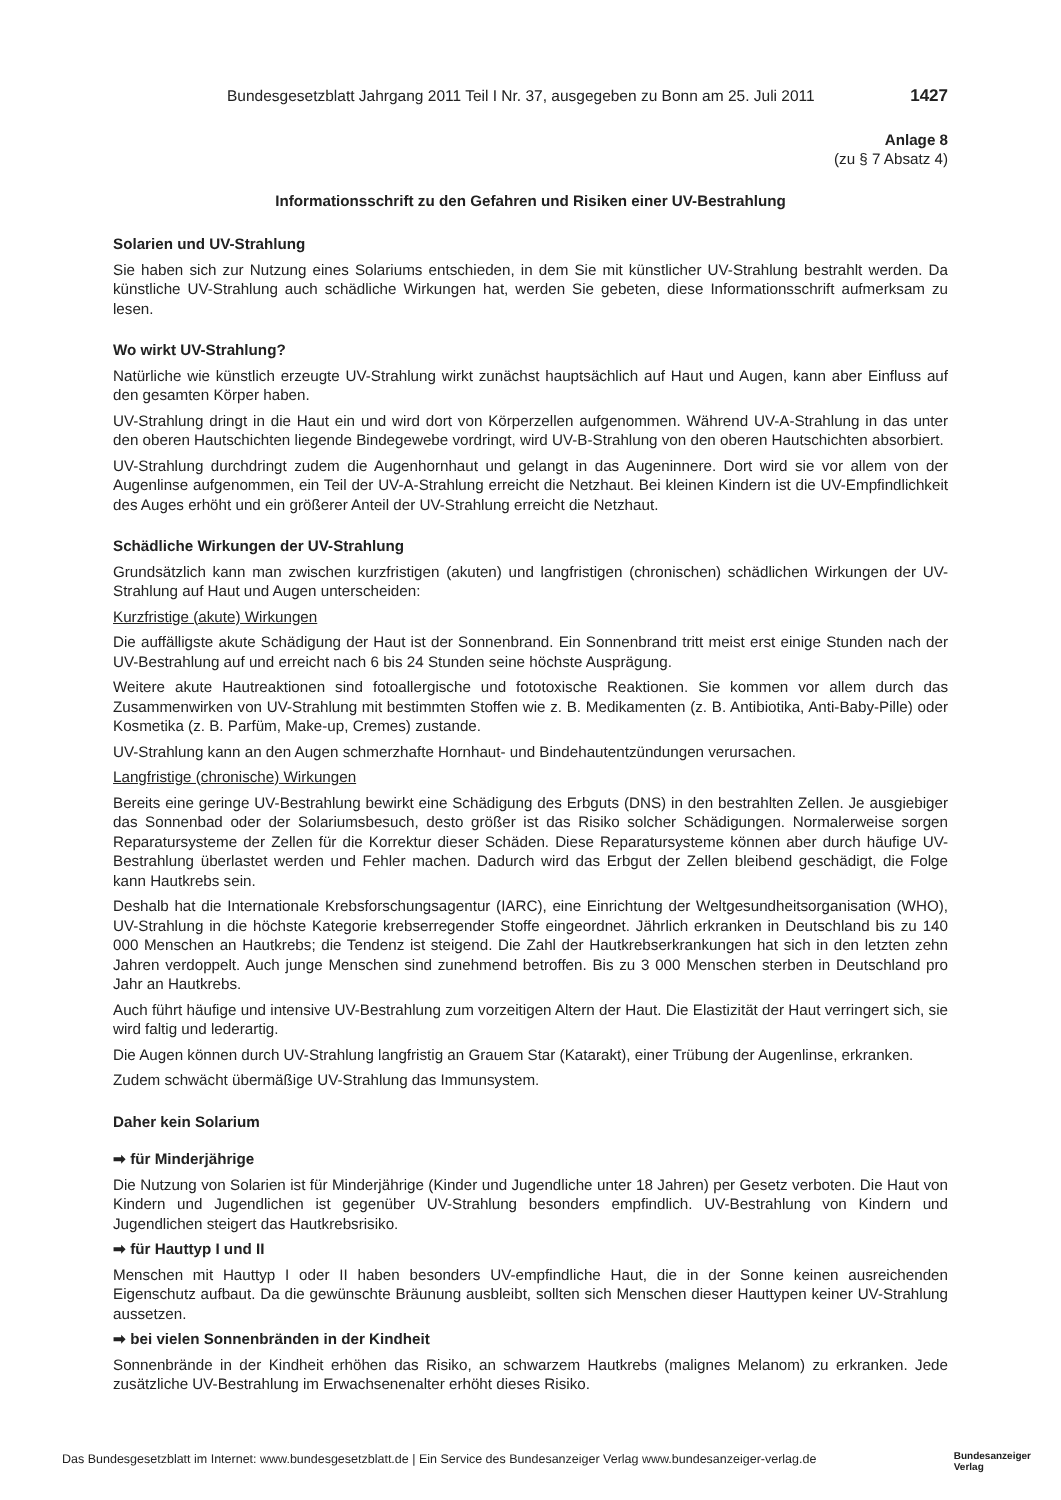Bundesgesetzblatt Jahrgang 2011 Teil I Nr. 37, ausgegeben zu Bonn am 25. Juli 2011 1427
Anlage 8
(zu § 7 Absatz 4)
Informationsschrift zu den Gefahren und Risiken einer UV-Bestrahlung
Solarien und UV-Strahlung
Sie haben sich zur Nutzung eines Solariums entschieden, in dem Sie mit künstlicher UV-Strahlung bestrahlt werden. Da künstliche UV-Strahlung auch schädliche Wirkungen hat, werden Sie gebeten, diese Informationsschrift aufmerksam zu lesen.
Wo wirkt UV-Strahlung?
Natürliche wie künstlich erzeugte UV-Strahlung wirkt zunächst hauptsächlich auf Haut und Augen, kann aber Einfluss auf den gesamten Körper haben.
UV-Strahlung dringt in die Haut ein und wird dort von Körperzellen aufgenommen. Während UV-A-Strahlung in das unter den oberen Hautschichten liegende Bindegewebe vordringt, wird UV-B-Strahlung von den oberen Hautschichten absorbiert.
UV-Strahlung durchdringt zudem die Augenhornhaut und gelangt in das Augeninnere. Dort wird sie vor allem von der Augenlinse aufgenommen, ein Teil der UV-A-Strahlung erreicht die Netzhaut. Bei kleinen Kindern ist die UV-Empfindlichkeit des Auges erhöht und ein größerer Anteil der UV-Strahlung erreicht die Netzhaut.
Schädliche Wirkungen der UV-Strahlung
Grundsätzlich kann man zwischen kurzfristigen (akuten) und langfristigen (chronischen) schädlichen Wirkungen der UV-Strahlung auf Haut und Augen unterscheiden:
Kurzfristige (akute) Wirkungen
Die auffälligste akute Schädigung der Haut ist der Sonnenbrand. Ein Sonnenbrand tritt meist erst einige Stunden nach der UV-Bestrahlung auf und erreicht nach 6 bis 24 Stunden seine höchste Ausprägung.
Weitere akute Hautreaktionen sind fotoallergische und fototoxische Reaktionen. Sie kommen vor allem durch das Zusammenwirken von UV-Strahlung mit bestimmten Stoffen wie z. B. Medikamenten (z. B. Antibiotika, Anti-Baby-Pille) oder Kosmetika (z. B. Parfüm, Make-up, Cremes) zustande.
UV-Strahlung kann an den Augen schmerzhafte Hornhaut- und Bindehautentzündungen verursachen.
Langfristige (chronische) Wirkungen
Bereits eine geringe UV-Bestrahlung bewirkt eine Schädigung des Erbguts (DNS) in den bestrahlten Zellen. Je ausgiebiger das Sonnenbad oder der Solariumsbesuch, desto größer ist das Risiko solcher Schädigungen. Normalerweise sorgen Reparatursysteme der Zellen für die Korrektur dieser Schäden. Diese Reparatursysteme können aber durch häufige UV-Bestrahlung überlastet werden und Fehler machen. Dadurch wird das Erbgut der Zellen bleibend geschädigt, die Folge kann Hautkrebs sein.
Deshalb hat die Internationale Krebsforschungsagentur (IARC), eine Einrichtung der Weltgesundheitsorganisation (WHO), UV-Strahlung in die höchste Kategorie krebserregender Stoffe eingeordnet. Jährlich erkranken in Deutschland bis zu 140 000 Menschen an Hautkrebs; die Tendenz ist steigend. Die Zahl der Hautkrebserkrankungen hat sich in den letzten zehn Jahren verdoppelt. Auch junge Menschen sind zunehmend betroffen. Bis zu 3 000 Menschen sterben in Deutschland pro Jahr an Hautkrebs.
Auch führt häufige und intensive UV-Bestrahlung zum vorzeitigen Altern der Haut. Die Elastizität der Haut verringert sich, sie wird faltig und lederartig.
Die Augen können durch UV-Strahlung langfristig an Grauem Star (Katarakt), einer Trübung der Augenlinse, erkranken.
Zudem schwächt übermäßige UV-Strahlung das Immunsystem.
Daher kein Solarium
➡ für Minderjährige
Die Nutzung von Solarien ist für Minderjährige (Kinder und Jugendliche unter 18 Jahren) per Gesetz verboten. Die Haut von Kindern und Jugendlichen ist gegenüber UV-Strahlung besonders empfindlich. UV-Bestrahlung von Kindern und Jugendlichen steigert das Hautkrebsrisiko.
➡ für Hauttyp I und II
Menschen mit Hauttyp I oder II haben besonders UV-empfindliche Haut, die in der Sonne keinen ausreichenden Eigenschutz aufbaut. Da die gewünschte Bräunung ausbleibt, sollten sich Menschen dieser Hauttypen keiner UV-Strahlung aussetzen.
➡ bei vielen Sonnenbränden in der Kindheit
Sonnenbrände in der Kindheit erhöhen das Risiko, an schwarzem Hautkrebs (malignes Melanom) zu erkranken. Jede zusätzliche UV-Bestrahlung im Erwachsenenalter erhöht dieses Risiko.
Das Bundesgesetzblatt im Internet: www.bundesgesetzblatt.de | Ein Service des Bundesanzeiger Verlag www.bundesanzeiger-verlag.de Bundesanzeiger
Verlag